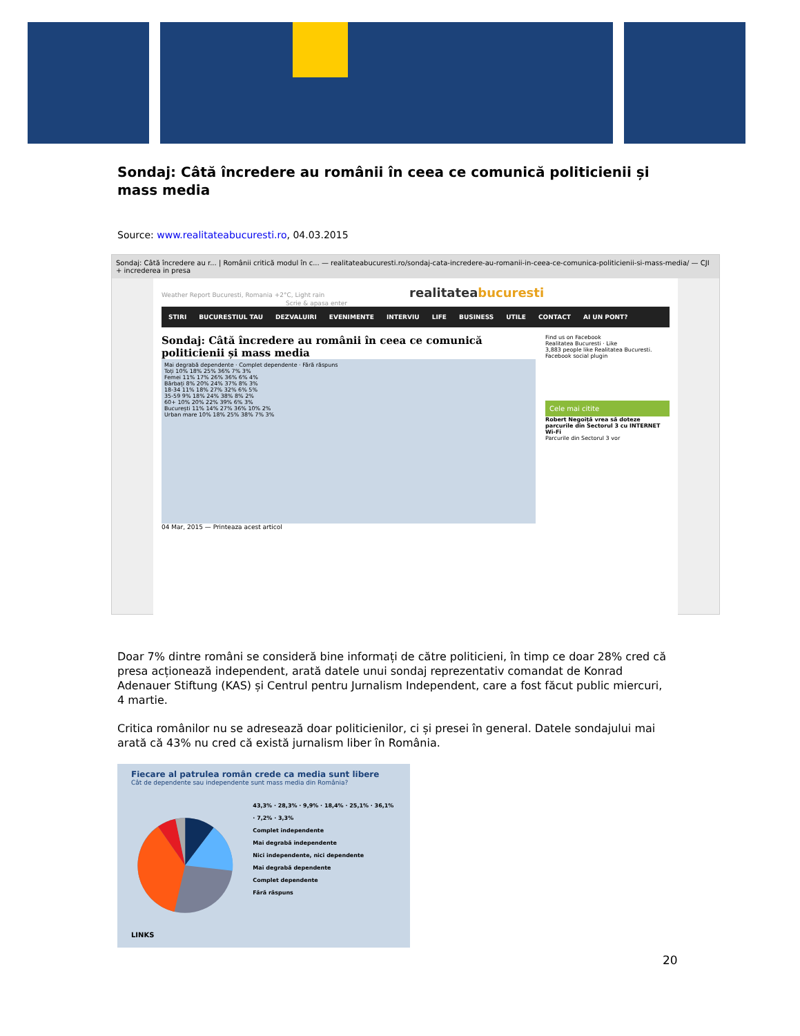Sondaj: Câtă încredere au românii în ceea ce comunică politicienii și mass media
Source: www.realitateabucuresti.ro, 04.03.2015
Sondaj: Câtă încredere au r... | Românii critică modul în c... — realitateabucuresti.ro/sondaj-cata-incredere-au-romanii-in-ceea-ce-comunica-politicienii-si-mass-media/ — CJI + increderea in presa
Weather Report Bucuresti, Romania +2°C, Light rain realitateabucuresti Scrie & apasa enter
STIRI BUCURESTIUL TAU DEZVALUIRI EVENIMENTE INTERVIU LIFE BUSINESS UTILE CONTACT AI UN PONT?
Sondaj: Câtă încredere au românii în ceea ce comunică politicienii și mass media
Mai degrabă dependente · Complet dependente · Fără răspuns
Toți 10% 18% 25% 36% 7% 3%
Femei 11% 17% 26% 36% 6% 4%
Bărbați 8% 20% 24% 37% 8% 3%
18-34 11% 18% 27% 32% 6% 5%
35-59 9% 18% 24% 38% 8% 2%
60+ 10% 20% 22% 39% 6% 3%
București 11% 14% 27% 36% 10% 2%
Urban mare 10% 18% 25% 38% 7% 3%
04 Mar, 2015 — Printeaza acest articol
Find us on Facebook
Realitatea Bucuresti · Like
3,883 people like Realitatea Bucuresti.
Facebook social plugin
Cele mai citite
Robert Negoiță vrea să doteze parcurile din Sectorul 3 cu INTERNET Wi-Fi
Parcurile din Sectorul 3 vor
Doar 7% dintre români se consideră bine informați de către politicieni, în timp ce doar 28% cred că presa acționează independent, arată datele unui sondaj reprezentativ comandat de Konrad Adenauer Stiftung (KAS) și Centrul pentru Jurnalism Independent, care a fost făcut public miercuri, 4 martie.
Critica românilor nu se adresează doar politicienilor, ci și presei în general. Datele sondajului mai arată că 43% nu cred că există jurnalism liber în România.
Fiecare al patrulea român crede ca media sunt libere
Cât de dependente sau independente sunt mass media din România?
43,3% · 28,3% · 9,9% · 18,4% · 25,1% · 36,1% · 7,2% · 3,3%
Complet independente
Mai degrabă independente
Nici independente, nici dependente
Mai degrabă dependente
Complet dependente
Fără răspuns
LINKS
20